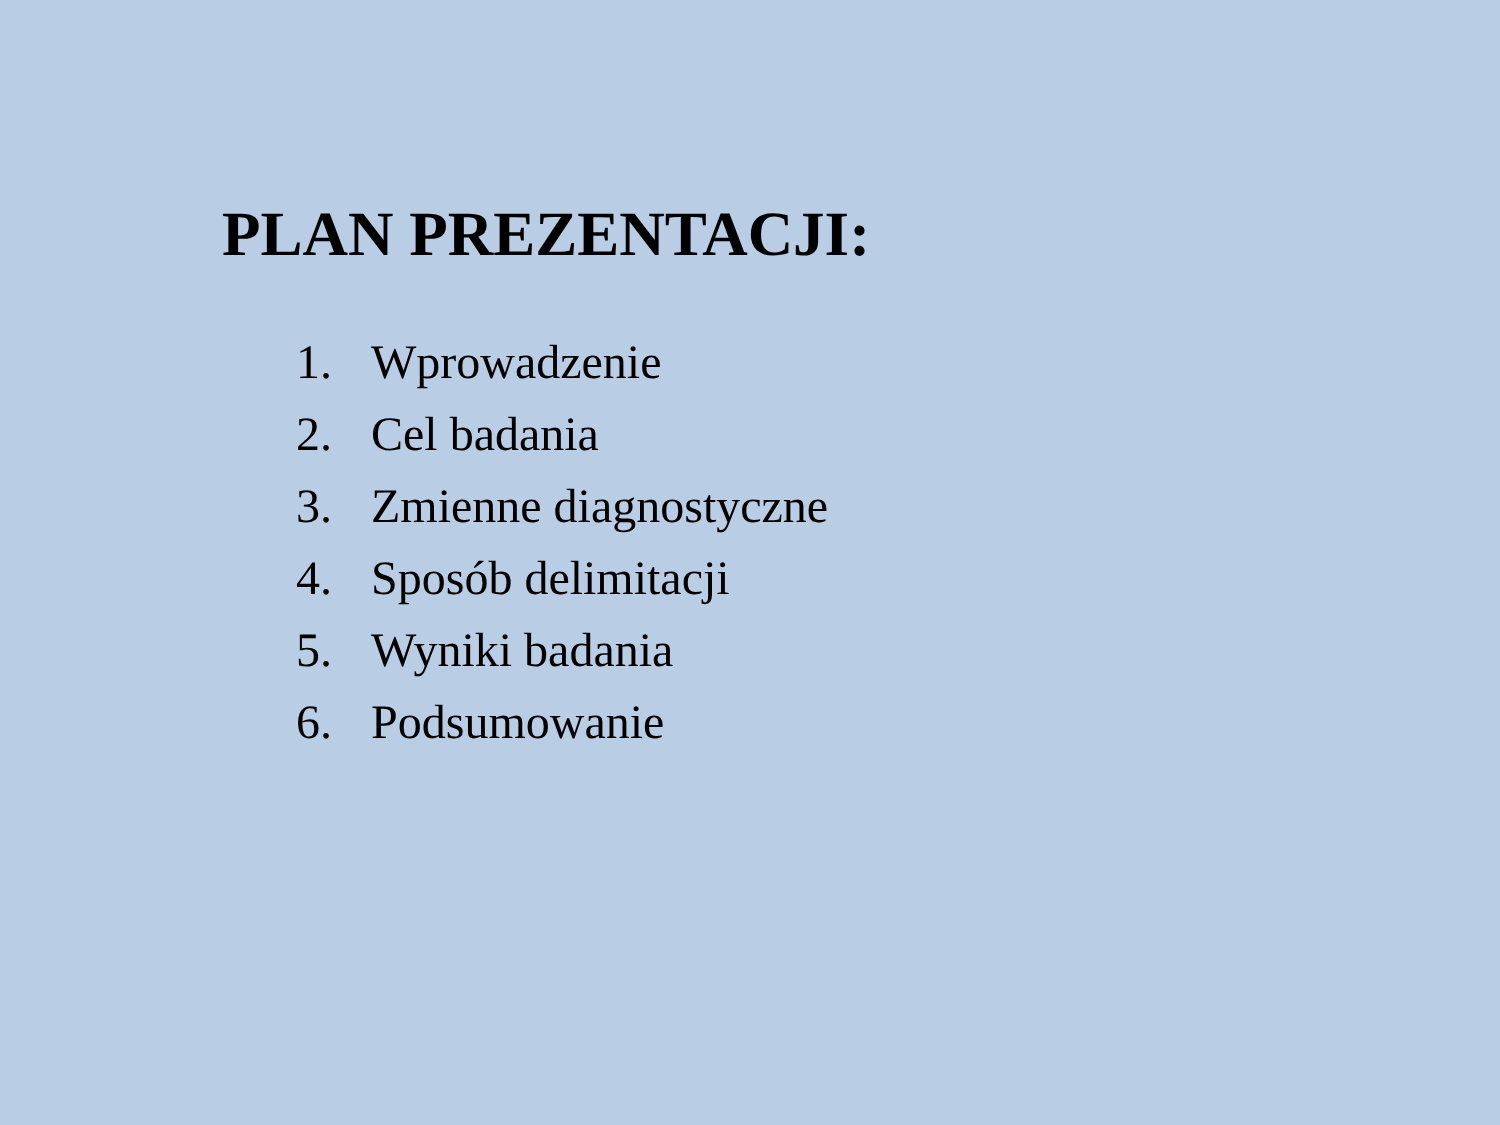PLAN PREZENTACJI:
1. Wprowadzenie
2. Cel badania
3. Zmienne diagnostyczne
4. Sposób delimitacji
5. Wyniki badania
6. Podsumowanie